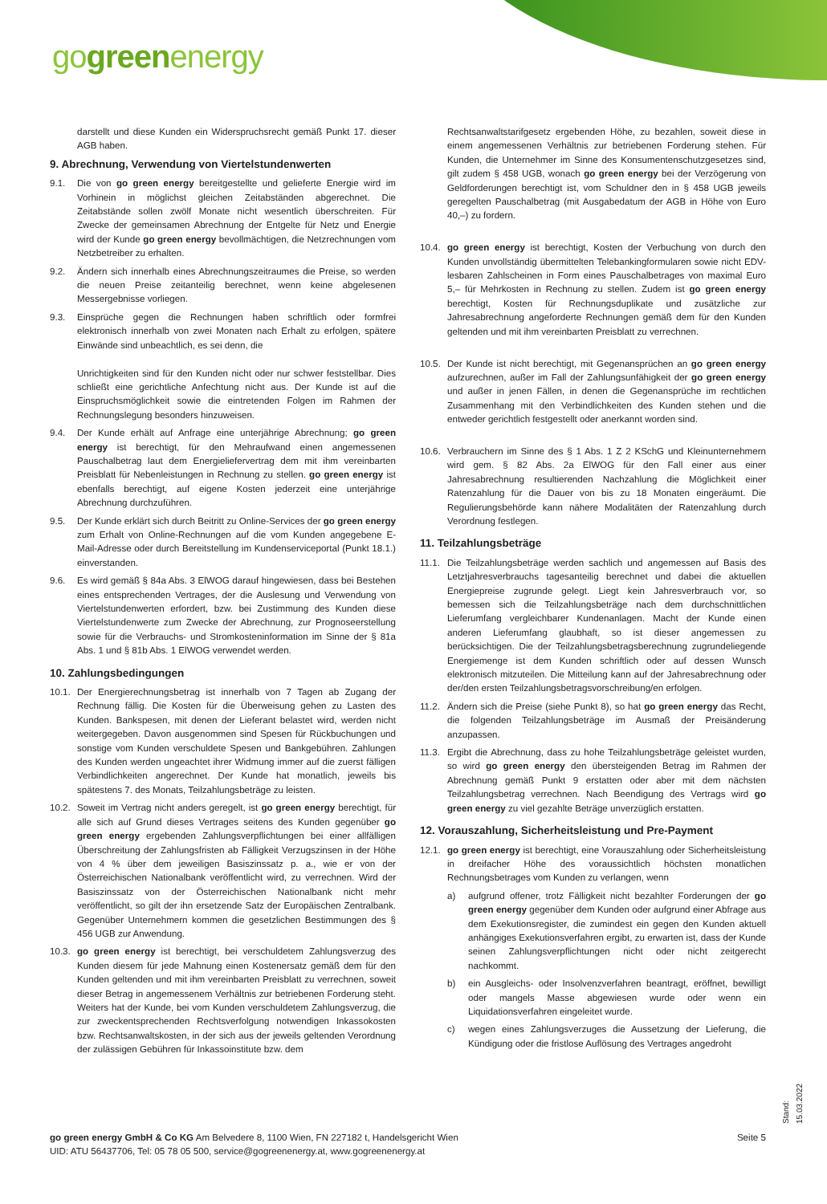gogreenenergy
darstellt und diese Kunden ein Widerspruchsrecht gemäß Punkt 17. dieser AGB haben.
9. Abrechnung, Verwendung von Viertelstundenwerten
9.1. Die von go green energy bereitgestellte und gelieferte Energie wird im Vorhinein in möglichst gleichen Zeitabständen abgerechnet. Die Zeitabstände sollen zwölf Monate nicht wesentlich überschreiten. Für Zwecke der gemeinsamen Abrechnung der Entgelte für Netz und Energie wird der Kunde go green energy bevollmächtigen, die Netzrechnungen vom Netzbetreiber zu erhalten.
9.2. Ändern sich innerhalb eines Abrechnungszeitraumes die Preise, so werden die neuen Preise zeitanteilig berechnet, wenn keine abgelesenen Messergebnisse vorliegen.
9.3. Einsprüche gegen die Rechnungen haben schriftlich oder formfrei elektronisch innerhalb von zwei Monaten nach Erhalt zu erfolgen, spätere Einwände sind unbeachtlich, es sei denn, die
Unrichtigkeiten sind für den Kunden nicht oder nur schwer feststellbar. Dies schließt eine gerichtliche Anfechtung nicht aus. Der Kunde ist auf die Einspruchsmöglichkeit sowie die eintretenden Folgen im Rahmen der Rechnungslegung besonders hinzuweisen.
9.4. Der Kunde erhält auf Anfrage eine unterjährige Abrechnung; go green energy ist berechtigt, für den Mehraufwand einen angemessenen Pauschalbetrag laut dem Energieliefervertrag dem mit ihm vereinbarten Preisblatt für Nebenleistungen in Rechnung zu stellen. go green energy ist ebenfalls berechtigt, auf eigene Kosten jederzeit eine unterjährige Abrechnung durchzuführen.
9.5. Der Kunde erklärt sich durch Beitritt zu Online-Services der go green energy zum Erhalt von Online-Rechnungen auf die vom Kunden angegebene E-Mail-Adresse oder durch Bereitstellung im Kundenserviceportal (Punkt 18.1.) einverstanden.
9.6. Es wird gemäß § 84a Abs. 3 ElWOG darauf hingewiesen, dass bei Bestehen eines entsprechenden Vertrages, der die Auslesung und Verwendung von Viertelstundenwerten erfordert, bzw. bei Zustimmung des Kunden diese Viertelstundenwerte zum Zwecke der Abrechnung, zur Prognoseerstellung sowie für die Verbrauchs- und Stromkosteninformation im Sinne der § 81a Abs. 1 und § 81b Abs. 1 ElWOG verwendet werden.
10. Zahlungsbedingungen
10.1.
Der Energierechnungsbetrag ist innerhalb von 7 Tagen ab Zugang der Rechnung fällig. Die Kosten für die Überweisung gehen zu Lasten des Kunden. Bankspesen, mit denen der Lieferant belastet wird, werden nicht weitergegeben. Davon ausgenommen sind Spesen für Rückbuchungen und sonstige vom Kunden verschuldete Spesen und Bankgebühren. Zahlungen des Kunden werden ungeachtet ihrer Widmung immer auf die zuerst fälligen Verbindlichkeiten angerechnet. Der Kunde hat monatlich, jeweils bis spätestens 7. des Monats, Teilzahlungsbeträge zu leisten.
10.2.
Soweit im Vertrag nicht anders geregelt, ist go green energy berechtigt, für alle sich auf Grund dieses Vertrages seitens des Kunden gegenüber go green energy ergebenden Zahlungsverpflichtungen bei einer allfälligen Überschreitung der Zahlungsfristen ab Fälligkeit Verzugszinsen in der Höhe von 4 % über dem jeweiligen Basiszinssatz p. a., wie er von der Österreichischen Nationalbank veröffentlicht wird, zu verrechnen. Wird der Basiszinssatz von der Österreichischen Nationalbank nicht mehr veröffentlicht, so gilt der ihn ersetzende Satz der Europäischen Zentralbank. Gegenüber Unternehmern kommen die gesetzlichen Bestimmungen des § 456 UGB zur Anwendung.
10.3.
go green energy ist berechtigt, bei verschuldetem Zahlungsverzug des Kunden diesem für jede Mahnung einen Kostenersatz gemäß dem für den Kunden geltenden und mit ihm vereinbarten Preisblatt zu verrechnen, soweit dieser Betrag in angemessenem Verhältnis zur betriebenen Forderung steht. Weiters hat der Kunde, bei vom Kunden verschuldetem Zahlungsverzug, die zur zweckentsprechenden Rechtsverfolgung notwendigen Inkassokosten bzw. Rechtsanwaltskosten, in der sich aus der jeweils geltenden Verordnung der zulässigen Gebühren für Inkassoinstitute bzw. dem
Rechtsanwaltstarifgesetz ergebenden Höhe, zu bezahlen, soweit diese in einem angemessenen Verhältnis zur betriebenen Forderung stehen. Für Kunden, die Unternehmer im Sinne des Konsumentenschutzgesetzes sind, gilt zudem § 458 UGB, wonach go green energy bei der Verzögerung von Geldforderungen berechtigt ist, vom Schuldner den in § 458 UGB jeweils geregelten Pauschalbetrag (mit Ausgabedatum der AGB in Höhe von Euro 40,–) zu fordern.
10.4.
go green energy ist berechtigt, Kosten der Verbuchung von durch den Kunden unvollständig übermittelten Telebankingformularen sowie nicht EDV-lesbaren Zahlscheinen in Form eines Pauschalbetrages von maximal Euro 5,– für Mehrkosten in Rechnung zu stellen. Zudem ist go green energy berechtigt, Kosten für Rechnungsduplikate und zusätzliche zur Jahresabrechnung angeforderte Rechnungen gemäß dem für den Kunden geltenden und mit ihm vereinbarten Preisblatt zu verrechnen.
10.5.
Der Kunde ist nicht berechtigt, mit Gegenansprüchen an go green energy aufzurechnen, außer im Fall der Zahlungsunfähigkeit der go green energy und außer in jenen Fällen, in denen die Gegenansprüche im rechtlichen Zusammenhang mit den Verbindlichkeiten des Kunden stehen und die entweder gerichtlich festgestellt oder anerkannt worden sind.
10.6.
Verbrauchern im Sinne des § 1 Abs. 1 Z 2 KSchG und Kleinunternehmern wird gem. § 82 Abs. 2a ElWOG für den Fall einer aus einer Jahresabrechnung resultierenden Nachzahlung die Möglichkeit einer Ratenzahlung für die Dauer von bis zu 18 Monaten eingeräumt. Die Regulierungsbehörde kann nähere Modalitäten der Ratenzahlung durch Verordnung festlegen.
11. Teilzahlungsbeträge
11.1.
Die Teilzahlungsbeträge werden sachlich und angemessen auf Basis des Letztjahresverbrauchs tagesanteilig berechnet und dabei die aktuellen Energiepreise zugrunde gelegt. Liegt kein Jahresverbrauch vor, so bemessen sich die Teilzahlungsbeträge nach dem durchschnittlichen Lieferumfang vergleichbarer Kundenanlagen. Macht der Kunde einen anderen Lieferumfang glaubhaft, so ist dieser angemessen zu berücksichtigen. Die der Teilzahlungsbetragsberechnung zugrundeliegende Energiemenge ist dem Kunden schriftlich oder auf dessen Wunsch elektronisch mitzuteilen. Die Mitteilung kann auf der Jahresabrechnung oder der/den ersten Teilzahlungsbetragsvorschreibung/en erfolgen.
11.2.
Ändern sich die Preise (siehe Punkt 8), so hat go green energy das Recht, die folgenden Teilzahlungsbeträge im Ausmaß der Preisänderung anzupassen.
11.3.
Ergibt die Abrechnung, dass zu hohe Teilzahlungsbeträge geleistet wurden, so wird go green energy den übersteigenden Betrag im Rahmen der Abrechnung gemäß Punkt 9 erstatten oder aber mit dem nächsten Teilzahlungsbetrag verrechnen. Nach Beendigung des Vertrags wird go green energy zu viel gezahlte Beträge unverzüglich erstatten.
12. Vorauszahlung, Sicherheitsleistung und Pre-Payment
12.1.
go green energy ist berechtigt, eine Vorauszahlung oder Sicherheitsleistung in dreifacher Höhe des voraussichtlich höchsten monatlichen Rechnungsbetrages vom Kunden zu verlangen, wenn
a) aufgrund offener, trotz Fälligkeit nicht bezahlter Forderungen der go green energy gegenüber dem Kunden oder aufgrund einer Abfrage aus dem Exekutionsregister, die zumindest ein gegen den Kunden aktuell anhängiges Exekutionsverfahren ergibt, zu erwarten ist, dass der Kunde seinen Zahlungsverpflichtungen nicht oder nicht zeitgerecht nachkommt.
b) ein Ausgleichs- oder Insolvenzverfahren beantragt, eröffnet, bewilligt oder mangels Masse abgewiesen wurde oder wenn ein Liquidationsverfahren eingeleitet wurde.
c) wegen eines Zahlungsverzuges die Aussetzung der Lieferung, die Kündigung oder die fristlose Auflösung des Vertrages angedroht
go green energy GmbH & Co KG Am Belvedere 8, 1100 Wien, FN 227182 t, Handelsgericht Wien
UID: ATU 56437706, Tel: 05 78 05 500, service@gogreenenergy.at, www.gogreenenergy.at
Seite 5
Stand: 15.03.2022